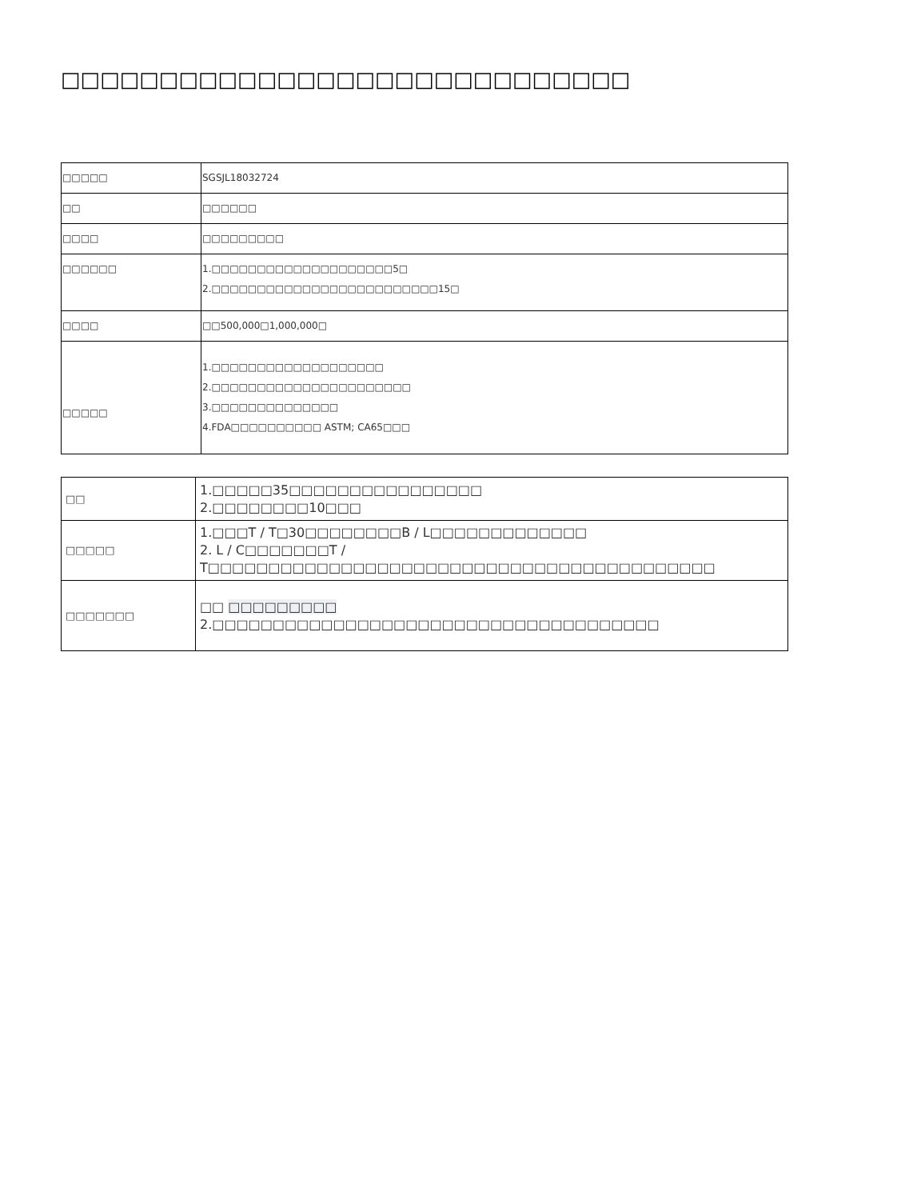□□□□□□□□□□□□□□□□□□□□□□□□□□□□□
| □□□□□ | SGSJL18032724 |
| □□ | □□□□□□ |
| □□□□ | □□□□□□□□□ |
| □□□□□□ | 1.□□□□□□□□□□□□□□□□□□□□5□ 2.□□□□□□□□□□□□□□□□□□□□□□□□□15□ |
| □□□□ | □□500,000□1,000,000□ |
| □□□□□ | 1.□□□□□□□□□□□□□□□□□□□ 2.□□□□□□□□□□□□□□□□□□□□□□ 3.□□□□□□□□□□□□□□ 4.FDA□□□□□□□□□□ ASTM; CA65□□□ |
| □□ | 1.□□□□□35□□□□□□□□□□□□□□□□ 2.□□□□□□□□10□□□ |
| □□□□□ | 1.□□□T / T□30□□□□□□□□B / L□□□□□□□□□□□□□ 2. L / C□□□□□□□T / T□□□□□□□□□□□□□□□□□□□□□□□□□□□□□□□□□□□□□□□□□□ |
| □□□□□□□ | □□ □□□□□□□□□ 2.□□□□□□□□□□□□□□□□□□□□□□□□□□□□□□□□□□□□□ |